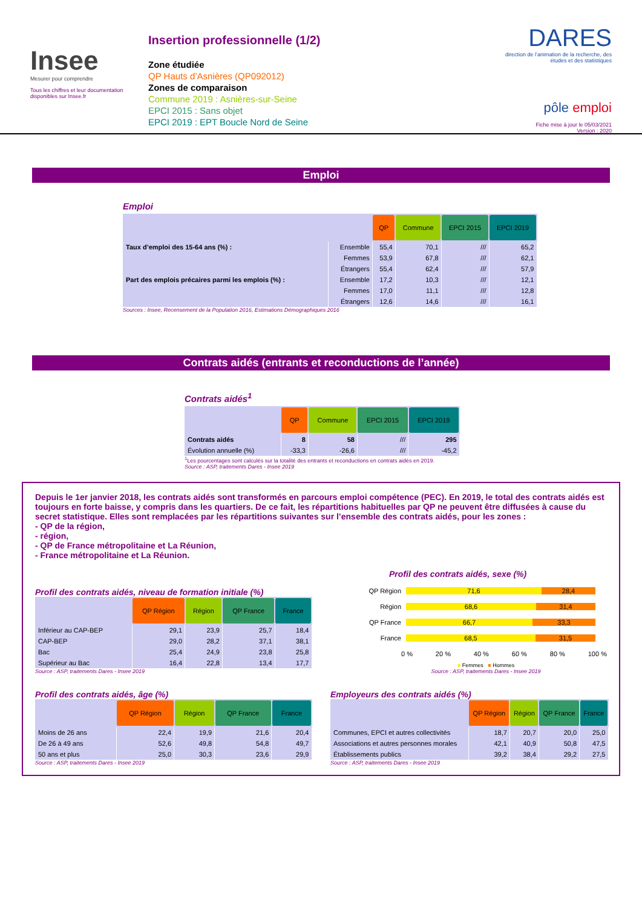Insee
Mesurer pour comprendre
Tous les chiffres et leur documentation disponibles sur Insee.fr
Insertion professionnelle (1/2)
Zone étudiée
QP Hauts d’Asnières (QP092012)
Zones de comparaison
Commune 2019 : Asnières-sur-Seine
EPCI 2015 : Sans objet
EPCI 2019 : EPT Boucle Nord de Seine
DARES
direction de l’animation de la recherche, des études et des statistiques
pôle emploi
Fiche mise à jour le 05/03/2021
Version : 2020
Emploi
Emploi
| | | QP | Commune | EPCI 2015 | EPCI 2019 |
| --- | --- | --- | --- | --- | --- |
| Taux d’emploi des 15-64 ans (%) : | Ensemble | 55,4 | 70,1 | /// | 65,2 |
| | Femmes | 53,9 | 67,8 | /// | 62,1 |
| | Étrangers | 55,4 | 62,4 | /// | 57,9 |
| Part des emplois précaires parmi les emplois (%) : | Ensemble | 17,2 | 10,3 | /// | 12,1 |
| | Femmes | 17,0 | 11,1 | /// | 12,8 |
| | Étrangers | 12,6 | 14,6 | /// | 16,1 |
Sources : Insee, Recensement de la Population 2016, Estimations Démographiques 2016
Contrats aidés (entrants et reconductions de l’année)
Contrats aidés<sup>1</sup>
| | QP | Commune | EPCI 2015 | EPCI 2019 |
| --- | --- | --- | --- | --- |
| Contrats aidés | 8 | 58 | /// | 295 |
| Évolution annuelle (%) | -33,3 | -26,6 | /// | -45,2 |
<sup>1</sup> Les pourcentages sont calculés sur la totalité des entrants et reconductions en contrats aidés en 2019.
Source : ASP, traitements Dares - Insee 2019
Depuis le 1er janvier 2018, les contrats aidés sont transformés en parcours emploi compétence (PEC). En 2019, le total des contrats aidés est toujours en forte baisse, y compris dans les quartiers. De ce fait, les répartitions habituelles par QP ne peuvent être diffusées à cause du secret statistique. Elles sont remplacées par les répartitions suivantes sur l’ensemble des contrats aidés, pour les zones :
- QP de la région,
- région,
- QP de France métropolitaine et La Réunion,
- France métropolitaine et La Réunion.
Profil des contrats aidés, niveau de formation initiale (%)
| | QP Région | Région | QP France | France |
| --- | --- | --- | --- | --- |
| Inférieur au CAP-BEP | 29,1 | 23,9 | 25,7 | 18,4 |
| CAP-BEP | 29,0 | 28,2 | 37,1 | 38,1 |
| Bac | 25,4 | 24,9 | 23,8 | 25,8 |
| Supérieur au Bac | 16,4 | 22,8 | 13,4 | 17,7 |
Source : ASP, traitements Dares - Insee 2019
Profil des contrats aidés, sexe (%)
QP Région 71,6 28,4
Région 68,6 31,4
QP France 66,7 33,3
France 68,5 31,5
0 % 20 % 40 % 60 % 80 % 100 %
■ Femmes ■ Hommes
Source : ASP, traitements Dares - Insee 2019
Profil des contrats aidés, âge (%)
| | QP Région | Région | QP France | France |
| --- | --- | --- | --- | --- |
| Moins de 26 ans | 22,4 | 19,9 | 21,6 | 20,4 |
| De 26 à 49 ans | 52,6 | 49,8 | 54,8 | 49,7 |
| 50 ans et plus | 25,0 | 30,3 | 23,6 | 29,9 |
Source : ASP, traitements Dares - Insee 2019
Employeurs des contrats aidés (%)
| | QP Région | Région | QP France | France |
| --- | --- | --- | --- | --- |
| Communes, EPCI et autres collectivités | 18,7 | 20,7 | 20,0 | 25,0 |
| Associations et autres personnes morales | 42,1 | 40,9 | 50,8 | 47,5 |
| Établissements publics | 39,2 | 38,4 | 29,2 | 27,5 |
Source : ASP, traitements Dares - Insee 2019